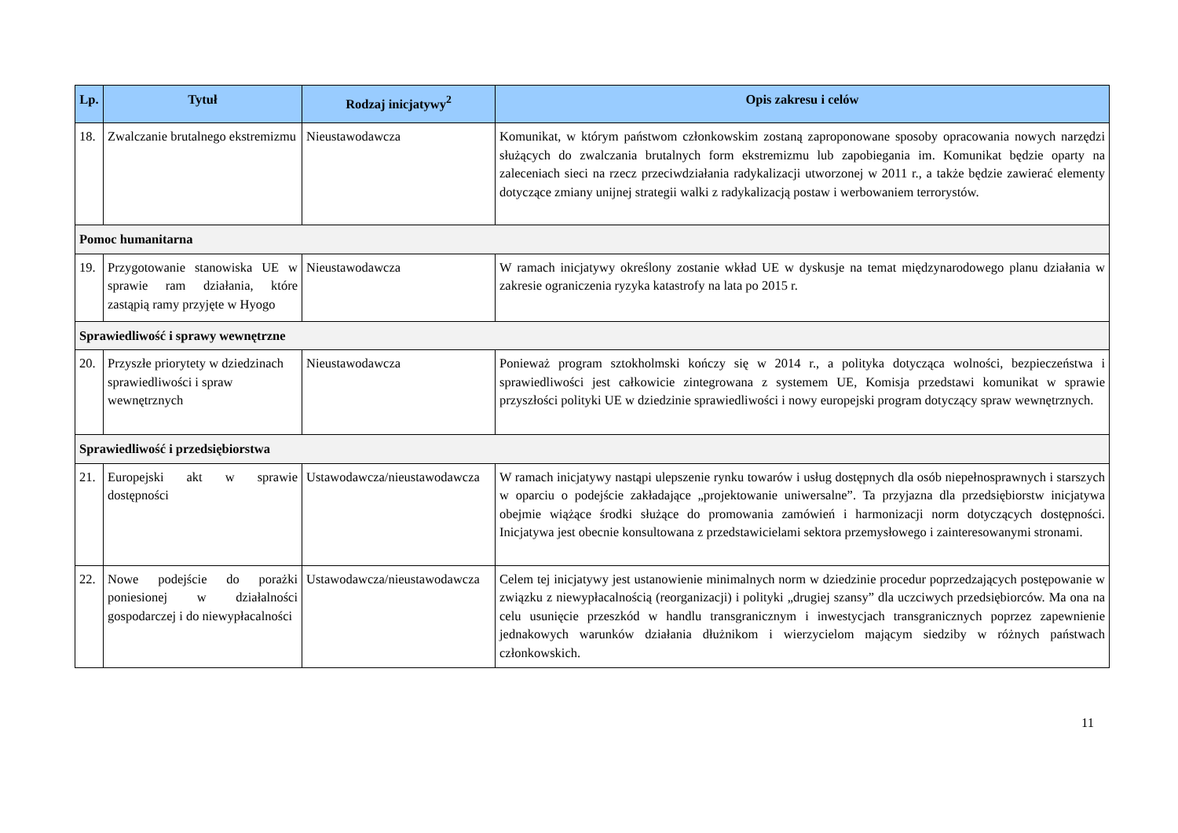| Lp. | Tytuł | Rodzaj inicjatywy<sup>2</sup> | Opis zakresu i celów |
| --- | --- | --- | --- |
| 18. | Zwalczanie brutalnego ekstremizmu | Nieustawodawcza | Komunikat, w którym państwom członkowskim zostaną zaproponowane sposoby opracowania nowych narzędzi służących do zwalczania brutalnych form ekstremizmu lub zapobiegania im. Komunikat będzie oparty na zaleceniach sieci na rzecz przeciwdziałania radykalizacji utworzonej w 2011 r., a także będzie zawierać elementy dotyczące zmiany unijnej strategii walki z radykalizacją postaw i werbowaniem terrorystów. |
| Pomoc humanitarna | | | |
| 19. | Przygotowanie stanowiska UE w sprawie ram działania, które zastąpią ramy przyjęte w Hyogo | Nieustawodawcza | W ramach inicjatywy określony zostanie wkład UE w dyskusje na temat międzynarodowego planu działania w zakresie ograniczenia ryzyka katastrofy na lata po 2015 r. |
| Sprawiedliwość i sprawy wewnętrzne | | | |
| 20. | Przyszłe priorytety w dziedzinach sprawiedliwości i spraw wewnętrznych | Nieustawodawcza | Ponieważ program sztokholmski kończy się w 2014 r., a polityka dotycząca wolności, bezpieczeństwa i sprawiedliwości jest całkowicie zintegrowana z systemem UE, Komisja przedstawi komunikat w sprawie przyszłości polityki UE w dziedzinie sprawiedliwości i nowy europejski program dotyczący spraw wewnętrznych. |
| Sprawiedliwość i przedsiębiorstwa | | | |
| 21. | Europejski akt w sprawie dostępności | Ustawodawcza/nieustawodawcza | W ramach inicjatywy nastąpi ulepszenie rynku towarów i usług dostępnych dla osób niepełnosprawnych i starszych w oparciu o podejście zakładające „projektowanie uniwersalne”. Ta przyjazna dla przedsiębiorstw inicjatywa obejmie wiążące środki służące do promowania zamówień i harmonizacji norm dotyczących dostępności. Inicjatywa jest obecnie konsultowana z przedstawicielami sektora przemysłowego i zainteresowanymi stronami. |
| 22. | Nowe podejście do porażki poniesionej w działalności gospodarczej i do niewypłacalności | Ustawodawcza/nieustawodawcza | Celem tej inicjatywy jest ustanowienie minimalnych norm w dziedzinie procedur poprzedzających postępowanie w związku z niewypłacalnością (reorganizacji) i polityki „drugiej szansy” dla uczciwych przedsiębiorców. Ma ona na celu usunięcie przeszkód w handlu transgranicznym i inwestycjach transgranicznych poprzez zapewnienie jednakowych warunków działania dłużnikom i wierzycielom mającym siedziby w różnych państwach członkowskich. |
11